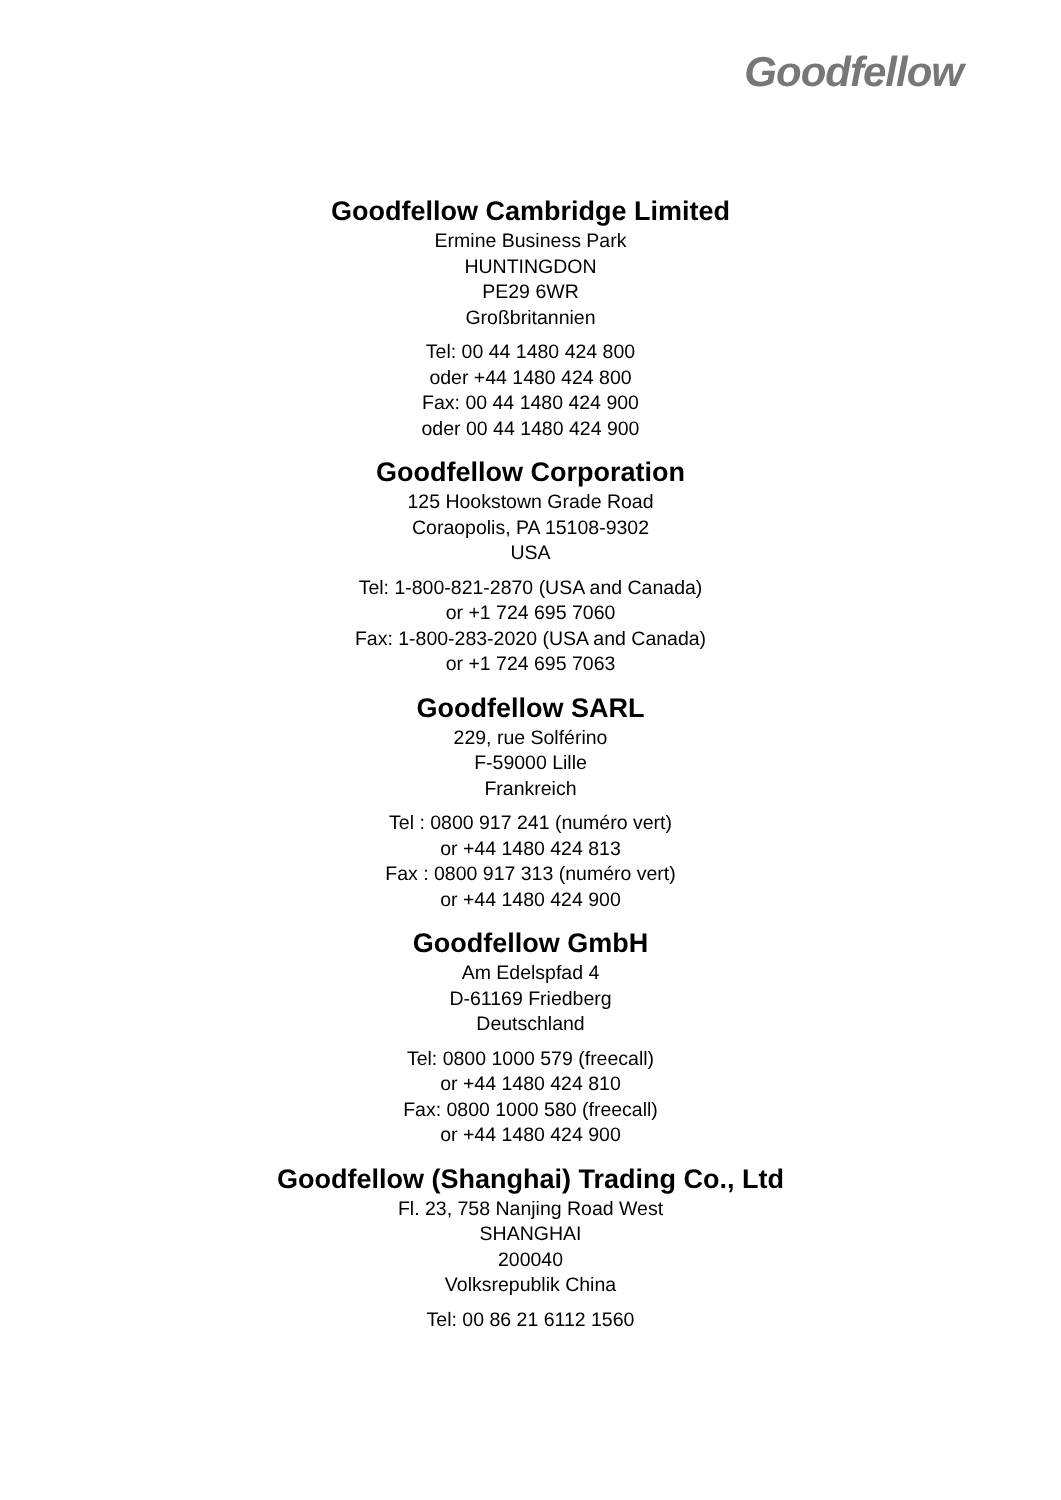Goodfellow
Goodfellow Cambridge Limited
Ermine Business Park
HUNTINGDON
PE29 6WR
Großbritannien
Tel: 00 44 1480 424 800
oder +44 1480 424 800
Fax: 00 44 1480 424 900
oder 00 44 1480 424 900
Goodfellow Corporation
125 Hookstown Grade Road
Coraopolis, PA 15108-9302
USA
Tel: 1-800-821-2870 (USA and Canada)
or +1 724 695 7060
Fax: 1-800-283-2020 (USA and Canada)
or +1 724 695 7063
Goodfellow SARL
229, rue Solférino
F-59000 Lille
Frankreich
Tel : 0800 917 241 (numéro vert)
or +44 1480 424 813
Fax : 0800 917 313 (numéro vert)
or +44 1480 424 900
Goodfellow GmbH
Am Edelspfad 4
D-61169 Friedberg
Deutschland
Tel: 0800 1000 579 (freecall)
or +44 1480 424 810
Fax: 0800 1000 580 (freecall)
or +44 1480 424 900
Goodfellow (Shanghai) Trading Co., Ltd
Fl. 23, 758 Nanjing Road West
SHANGHAI
200040
Volksrepublik China
Tel: 00 86 21 6112 1560